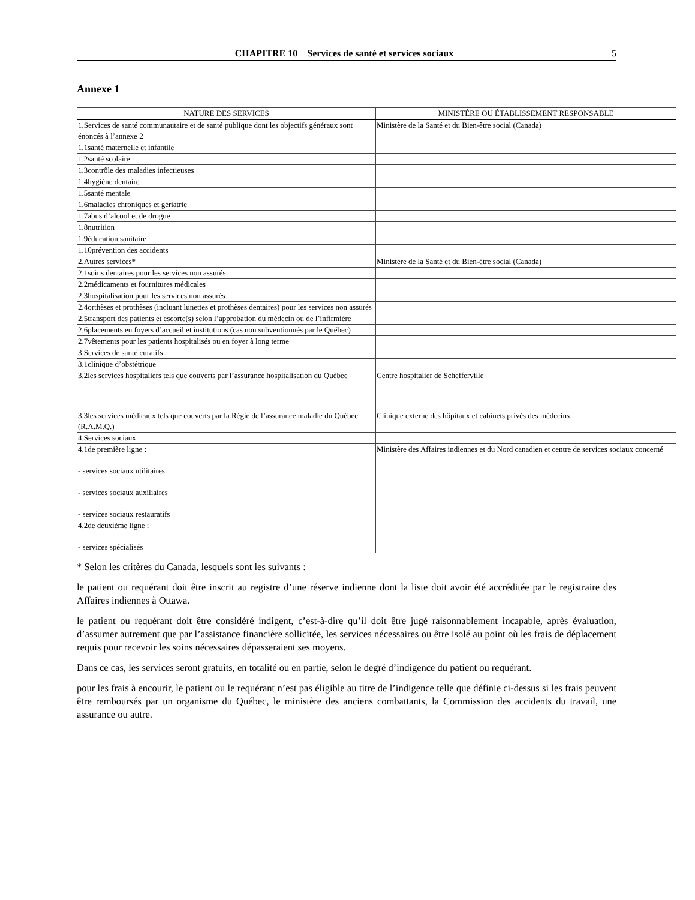CHAPITRE 10 Services de santé et services sociaux 5
Annexe 1
| NATURE DES SERVICES | MINISTÈRE OU ÉTABLISSEMENT RESPONSABLE |
| --- | --- |
| 1.Services de santé communautaire et de santé publique dont les objectifs généraux sont énoncés à l’annexe 2 | Ministère de la Santé et du Bien-être social (Canada) |
| 1.1santé maternelle et infantile | |
| 1.2santé scolaire | |
| 1.3contrôle des maladies infectieuses | |
| 1.4hygiène dentaire | |
| 1.5santé mentale | |
| 1.6maladies chroniques et gériatrie | |
| 1.7abus d’alcool et de drogue | |
| 1.8nutrition | |
| 1.9éducation sanitaire | |
| 1.10prévention des accidents | |
| 2.Autres services* | Ministère de la Santé et du Bien-être social (Canada) |
| 2.1soins dentaires pour les services non assurés | |
| 2.2médicaments et fournitures médicales | |
| 2.3hospitalisation pour les services non assurés | |
| 2.4orthèses et prothèses (incluant lunettes et prothèses dentaires) pour les services non assurés | |
| 2.5transport des patients et escorte(s) selon l’approbation du médecin ou de l’infirmière | |
| 2.6placements en foyers d’accueil et institutions (cas non subventionnés par le Québec) | |
| 2.7vêtements pour les patients hospitalisés ou en foyer à long terme | |
| 3.Services de santé curatifs | |
| 3.1clinique d’obstétrique | |
| 3.2les services hospitaliers tels que couverts par l’assurance hospitalisation du Québec | Centre hospitalier de Schefferville |
| 3.3les services médicaux tels que couverts par la Régie de l’assurance maladie du Québec (R.A.M.Q.) | Clinique externe des hôpitaux et cabinets privés des médecins |
| 4.Services sociaux | |
| 4.1de première ligne : - services sociaux utilitaires - services sociaux auxiliaires - services sociaux restauratifs | Ministère des Affaires indiennes et du Nord canadien et centre de services sociaux concerné |
| 4.2de deuxième ligne : - services spécialisés | |
* Selon les critères du Canada, lesquels sont les suivants :
le patient ou requérant doit être inscrit au registre d’une réserve indienne dont la liste doit avoir été accréditée par le registraire des Affaires indiennes à Ottawa.
le patient ou requérant doit être considéré indigent, c’est-à-dire qu’il doit être jugé raisonnablement incapable, après évaluation, d’assumer autrement que par l’assistance financière sollicitée, les services nécessaires ou être isolé au point où les frais de déplacement requis pour recevoir les soins nécessaires dépasseraient ses moyens.
Dans ce cas, les services seront gratuits, en totalité ou en partie, selon le degré d’indigence du patient ou requérant.
pour les frais à encourir, le patient ou le requérant n’est pas éligible au titre de l’indigence telle que définie ci-dessus si les frais peuvent être remboursés par un organisme du Québec, le ministère des anciens combattants, la Commission des accidents du travail, une assurance ou autre.